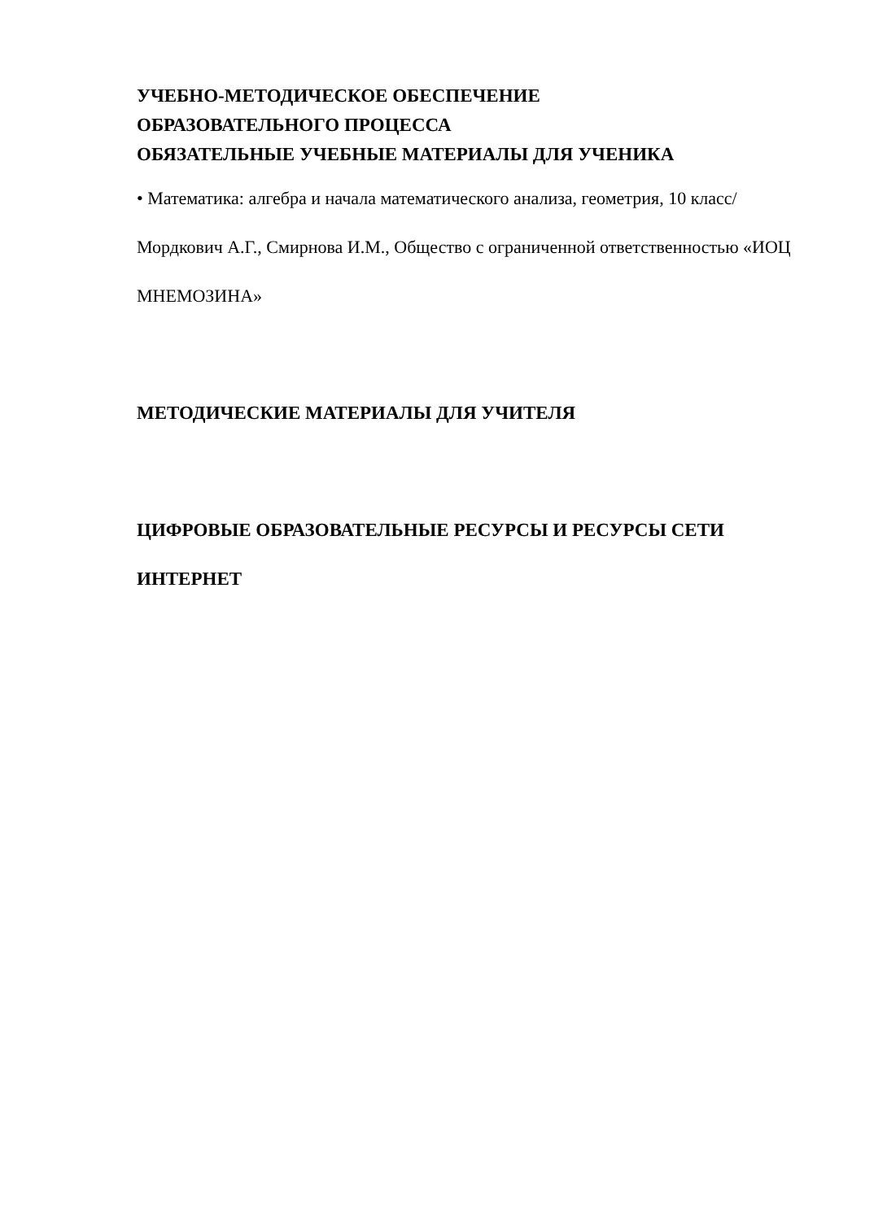УЧЕБНО-МЕТОДИЧЕСКОЕ ОБЕСПЕЧЕНИЕ
ОБРАЗОВАТЕЛЬНОГО ПРОЦЕССА
ОБЯЗАТЕЛЬНЫЕ УЧЕБНЫЕ МАТЕРИАЛЫ ДЛЯ УЧЕНИКА
• Математика: алгебра и начала математического анализа, геометрия, 10 класс/ Мордкович А.Г., Смирнова И.М., Общество с ограниченной ответственностью «ИОЦ МНЕМОЗИНА»
МЕТОДИЧЕСКИЕ МАТЕРИАЛЫ ДЛЯ УЧИТЕЛЯ
ЦИФРОВЫЕ ОБРАЗОВАТЕЛЬНЫЕ РЕСУРСЫ И РЕСУРСЫ СЕТИ ИНТЕРНЕТ